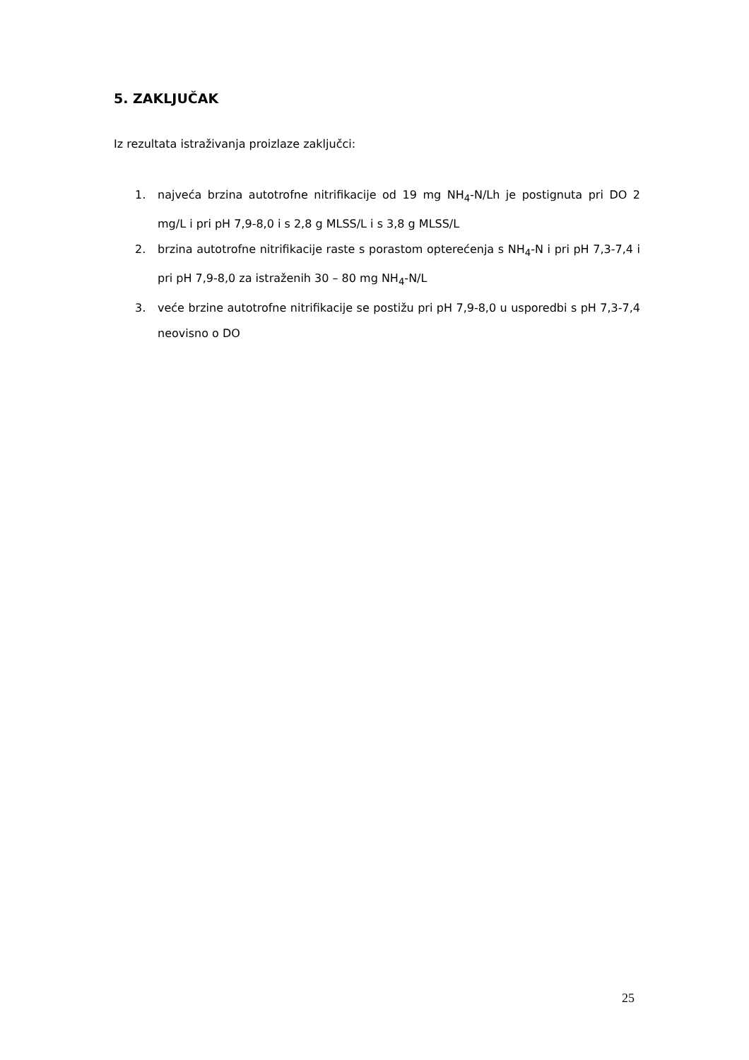5. ZAKLJUČAK
Iz rezultata istraživanja proizlaze zaključci:
1. najveća brzina autotrofne nitrifikacije od 19 mg NH<sub>4</sub>-N/Lh je postignuta pri DO 2 mg/L i pri pH 7,9-8,0 i s 2,8 g MLSS/L i s 3,8 g MLSS/L
2. brzina autotrofne nitrifikacije raste s porastom opterećenja s NH<sub>4</sub>-N i pri pH 7,3-7,4 i pri pH 7,9-8,0 za istraženih 30 – 80 mg NH<sub>4</sub>-N/L
3. veće brzine autotrofne nitrifikacije se postižu pri pH 7,9-8,0 u usporedbi s pH 7,3-7,4 neovisno o DO
25